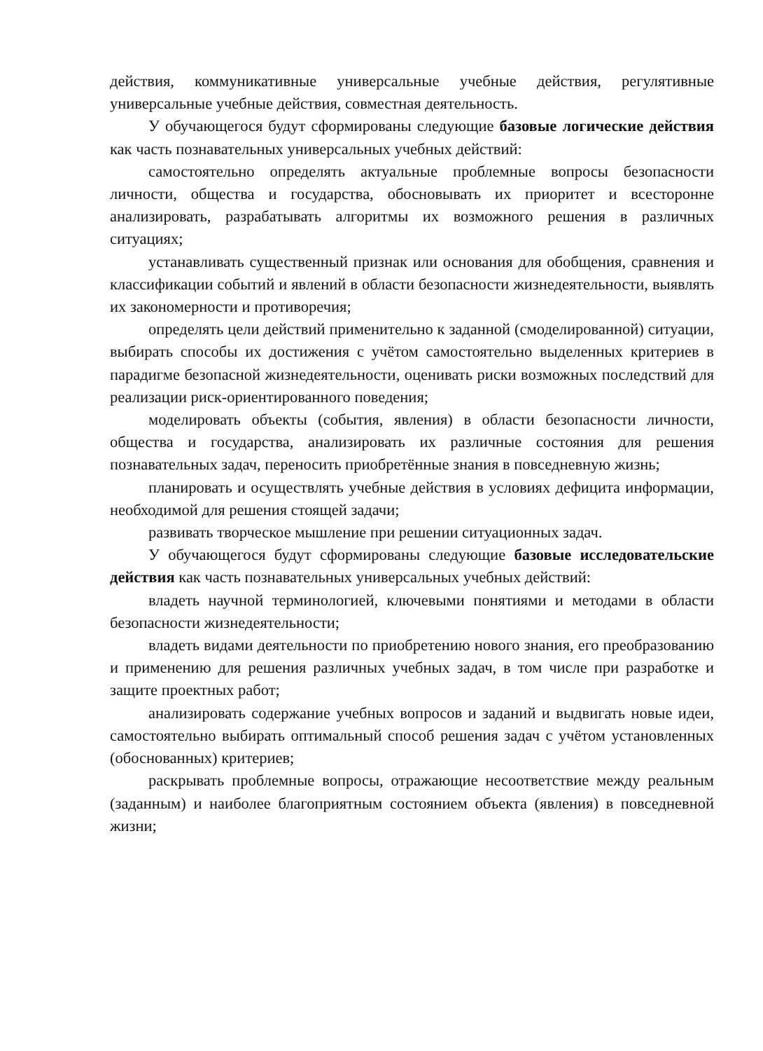действия, коммуникативные универсальные учебные действия, регулятивные универсальные учебные действия, совместная деятельность.
У обучающегося будут сформированы следующие базовые логические действия как часть познавательных универсальных учебных действий:
самостоятельно определять актуальные проблемные вопросы безопасности личности, общества и государства, обосновывать их приоритет и всесторонне анализировать, разрабатывать алгоритмы их возможного решения в различных ситуациях;
устанавливать существенный признак или основания для обобщения, сравнения и классификации событий и явлений в области безопасности жизнедеятельности, выявлять их закономерности и противоречия;
определять цели действий применительно к заданной (смоделированной) ситуации, выбирать способы их достижения с учётом самостоятельно выделенных критериев в парадигме безопасной жизнедеятельности, оценивать риски возможных последствий для реализации риск-ориентированного поведения;
моделировать объекты (события, явления) в области безопасности личности, общества и государства, анализировать их различные состояния для решения познавательных задач, переносить приобретённые знания в повседневную жизнь;
планировать и осуществлять учебные действия в условиях дефицита информации, необходимой для решения стоящей задачи;
развивать творческое мышление при решении ситуационных задач.
У обучающегося будут сформированы следующие базовые исследовательские действия как часть познавательных универсальных учебных действий:
владеть научной терминологией, ключевыми понятиями и методами в области безопасности жизнедеятельности;
владеть видами деятельности по приобретению нового знания, его преобразованию и применению для решения различных учебных задач, в том числе при разработке и защите проектных работ;
анализировать содержание учебных вопросов и заданий и выдвигать новые идеи, самостоятельно выбирать оптимальный способ решения задач с учётом установленных (обоснованных) критериев;
раскрывать проблемные вопросы, отражающие несоответствие между реальным (заданным) и наиболее благоприятным состоянием объекта (явления) в повседневной жизни;